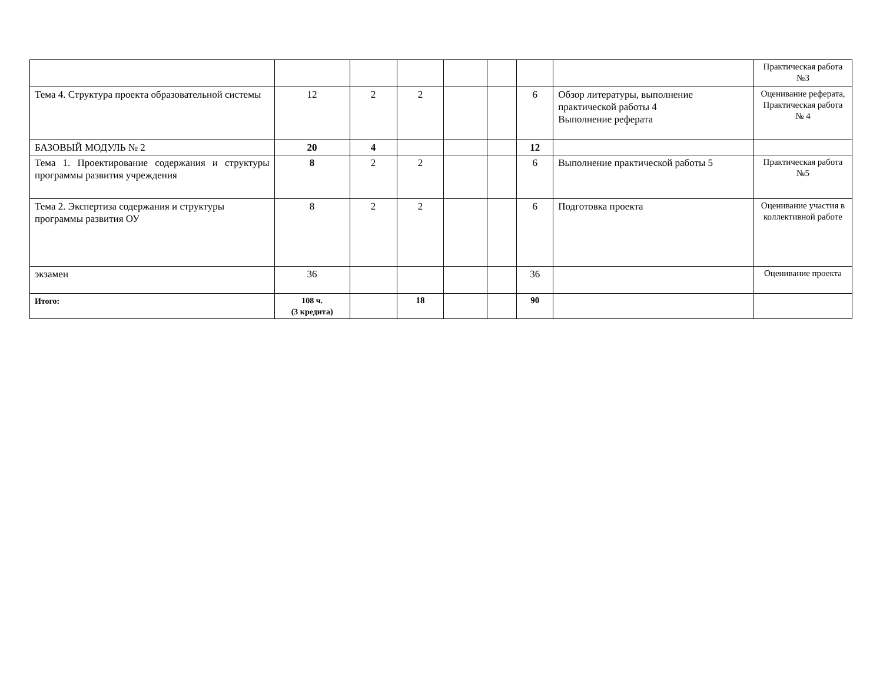| | | | | | | | | Практическая работа №3 |
| Тема 4. Структура проекта образовательной системы | 12 | 2 | 2 | | | 6 | Обзор литературы, выполнение практической работы 4 Выполнение реферата | Оценивание реферата, Практическая работа № 4 |
| БАЗОВЫЙ МОДУЛЬ № 2 | 20 | 4 | | | | 12 | | |
| Тема 1. Проектирование содержания и структуры программы развития учреждения | 8 | 2 | 2 | | | 6 | Выполнение практической работы 5 | Практическая работа №5 |
| Тема 2. Экспертиза содержания и структуры программы развития ОУ | 8 | 2 | 2 | | | 6 | Подготовка проекта | Оценивание участия в коллективной работе |
| экзамен | 36 | | | | | 36 | | Оценивание проекта |
| Итого: | 108 ч. (3 кредита) | | 18 | | | 90 | | |